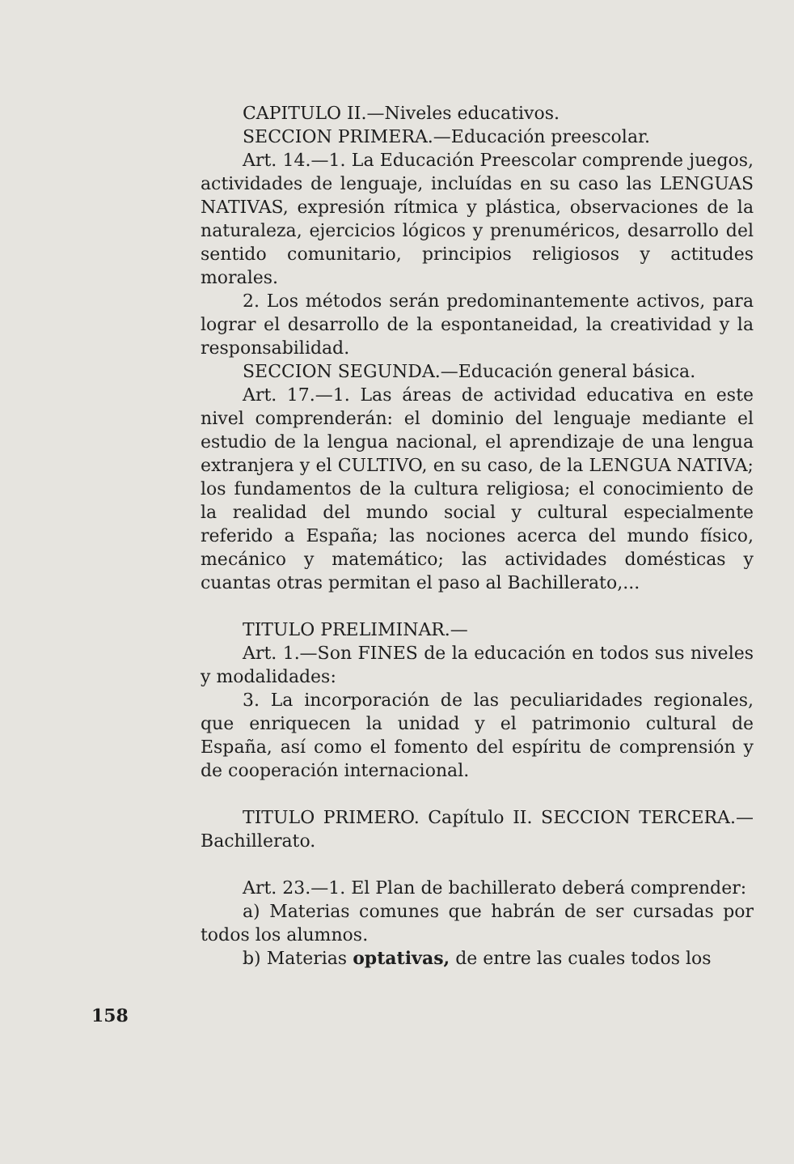CAPITULO II.—Niveles educativos.
SECCION PRIMERA.—Educación preescolar.
Art. 14.—1. La Educación Preescolar comprende juegos, actividades de lenguaje, incluídas en su caso las LENGUAS NATIVAS, expresión rítmica y plástica, observaciones de la naturaleza, ejercicios lógicos y prenuméricos, desarrollo del sentido comunitario, principios religiosos y actitudes morales.
2. Los métodos serán predominantemente activos, para lograr el desarrollo de la espontaneidad, la creatividad y la responsabilidad.
SECCION SEGUNDA.—Educación general básica.
Art. 17.—1. Las áreas de actividad educativa en este nivel comprenderán: el dominio del lenguaje mediante el estudio de la lengua nacional, el aprendizaje de una lengua extranjera y el CULTIVO, en su caso, de la LENGUA NATIVA; los fundamentos de la cultura religiosa; el conocimiento de la realidad del mundo social y cultural especialmente referido a España; las nociones acerca del mundo físico, mecánico y matemático; las actividades domésticas y cuantas otras permitan el paso al Bachillerato,...
TITULO PRELIMINAR.—
Art. 1.—Son FINES de la educación en todos sus niveles y modalidades:
3. La incorporación de las peculiaridades regionales, que enriquecen la unidad y el patrimonio cultural de España, así como el fomento del espíritu de comprensión y de cooperación internacional.
TITULO PRIMERO. Capítulo II. SECCION TERCERA.—Bachillerato.
Art. 23.—1. El Plan de bachillerato deberá comprender:
a) Materias comunes que habrán de ser cursadas por todos los alumnos.
b) Materias optativas, de entre las cuales todos los
158